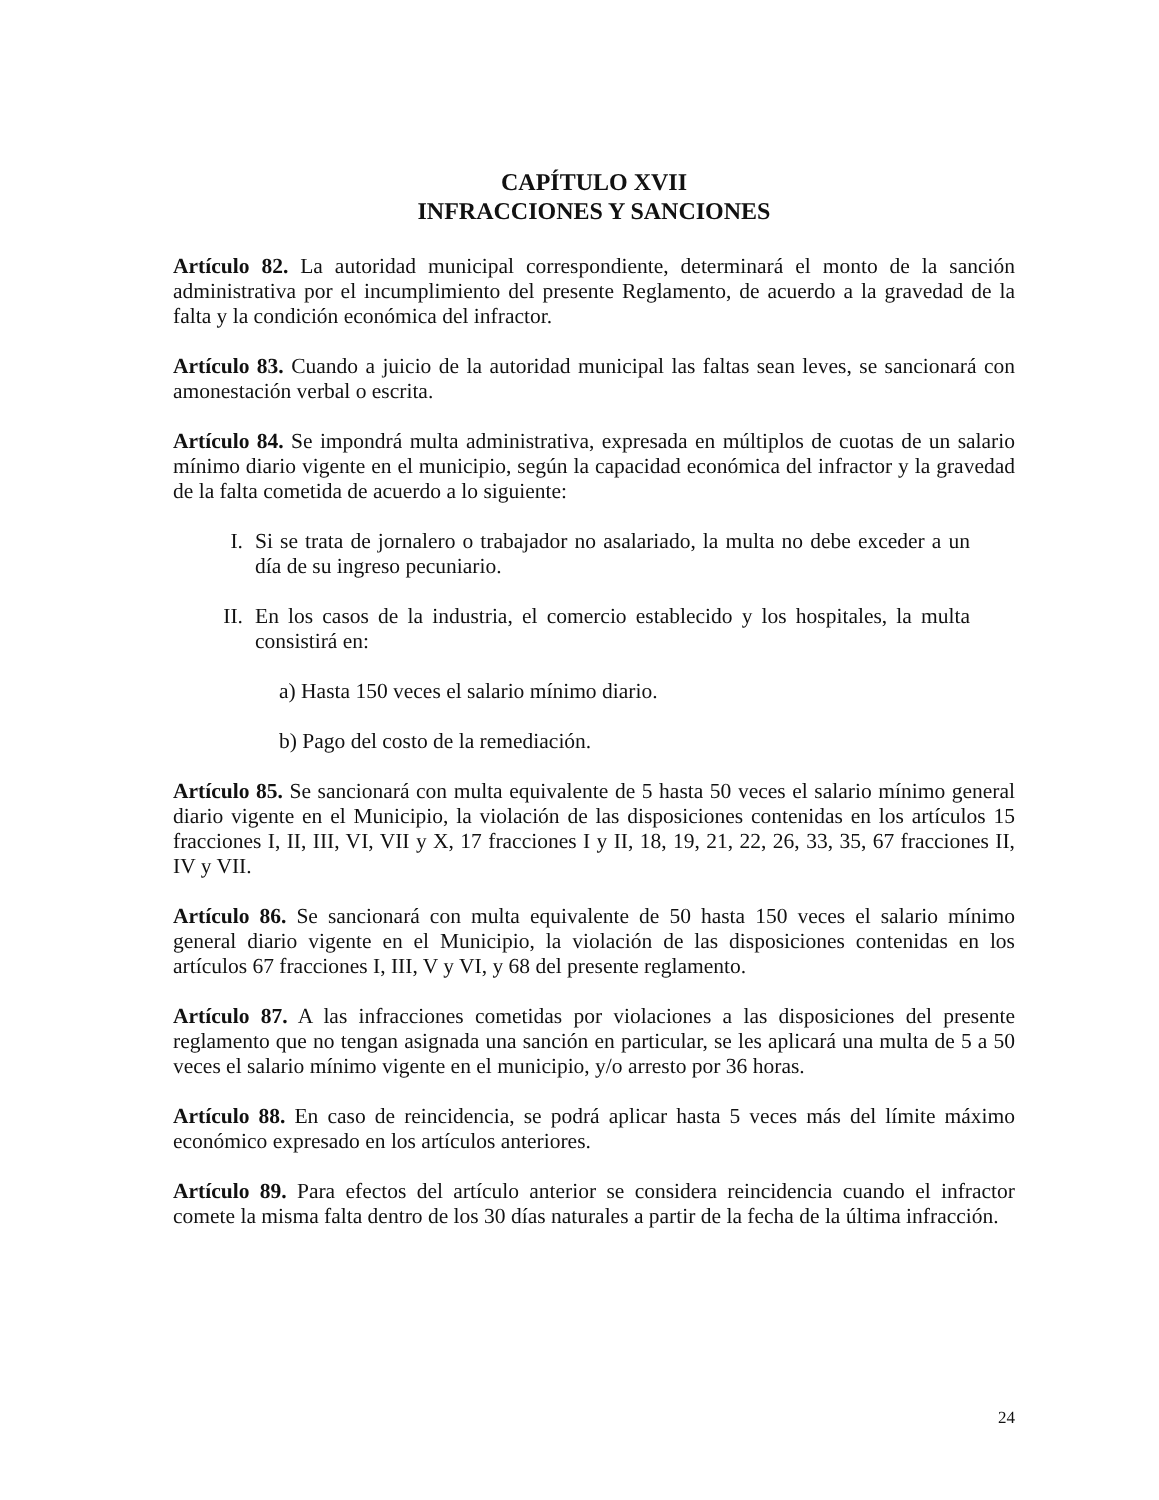CAPÍTULO XVII
INFRACCIONES Y SANCIONES
Artículo 82. La autoridad municipal correspondiente, determinará el monto de la sanción administrativa por el incumplimiento del presente Reglamento, de acuerdo a la gravedad de la falta y la condición económica del infractor.
Artículo 83. Cuando a juicio de la autoridad municipal las faltas sean leves, se sancionará con amonestación verbal o escrita.
Artículo 84. Se impondrá multa administrativa, expresada en múltiplos de cuotas de un salario mínimo diario vigente en el municipio, según la capacidad económica del infractor y la gravedad de la falta cometida de acuerdo a lo siguiente:
I. Si se trata de jornalero o trabajador no asalariado, la multa no debe exceder a un día de su ingreso pecuniario.
II. En los casos de la industria, el comercio establecido y los hospitales, la multa consistirá en:
a) Hasta 150 veces el salario mínimo diario.
b) Pago del costo de la remediación.
Artículo 85. Se sancionará con multa equivalente de 5 hasta 50 veces el salario mínimo general diario vigente en el Municipio, la violación de las disposiciones contenidas en los artículos 15 fracciones I, II, III, VI, VII y X, 17 fracciones I y II, 18, 19, 21, 22, 26, 33, 35, 67 fracciones II, IV y VII.
Artículo 86. Se sancionará con multa equivalente de 50 hasta 150 veces el salario mínimo general diario vigente en el Municipio, la violación de las disposiciones contenidas en los artículos 67 fracciones I, III, V y VI, y 68 del presente reglamento.
Artículo 87. A las infracciones cometidas por violaciones a las disposiciones del presente reglamento que no tengan asignada una sanción en particular, se les aplicará una multa de 5 a 50 veces el salario mínimo vigente en el municipio, y/o arresto por 36 horas.
Artículo 88. En caso de reincidencia, se podrá aplicar hasta 5 veces más del límite máximo económico expresado en los artículos anteriores.
Artículo 89. Para efectos del artículo anterior se considera reincidencia cuando el infractor comete la misma falta dentro de los 30 días naturales a partir de la fecha de la última infracción.
24